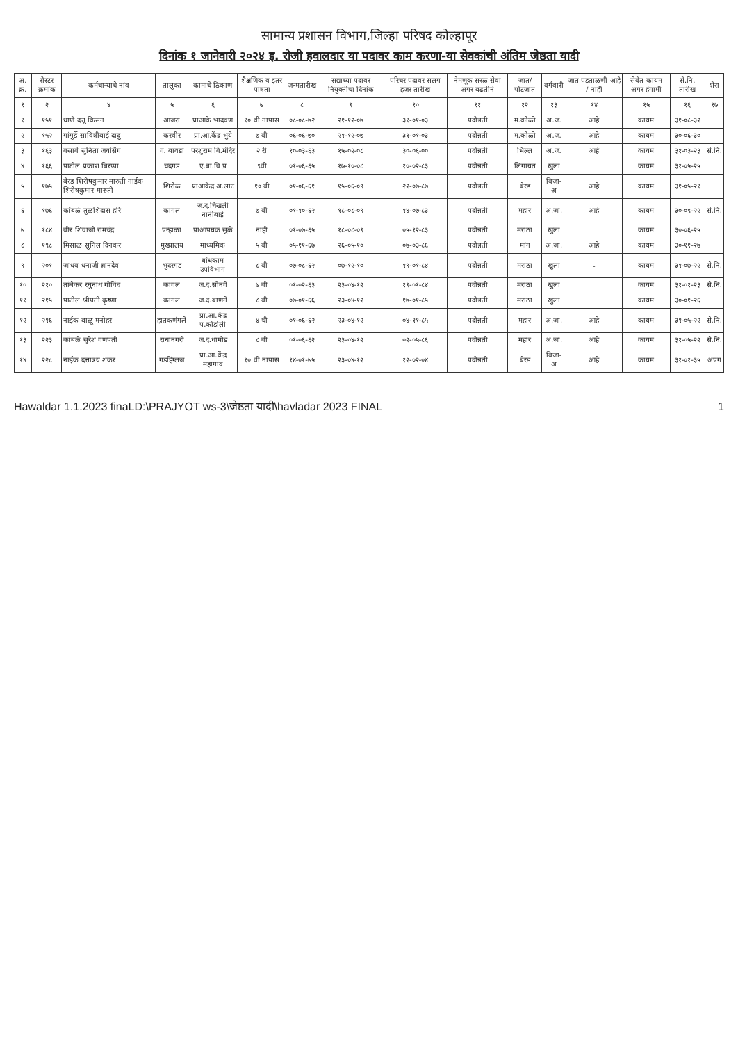सामान्य प्रशासन विभाग,जिल्हा परिषद कोल्हापूर
दिनांक १ जानेवारी २०२४ इ. रोजी हवालदार या पदावर काम करणा-या सेवकांची अंतिम जेष्ठता यादी
| अ. क्र. | रोस्टर क्रमांक | कर्मचाऱ्याचे नांव | तालुका | कामाचे ठिकाण | शैक्षणिक व इतर पात्रता | जन्मतारीख | सद्याच्या पदावर नियुक्तीचा दिनांक | परिचर पदावर सलग हजर तारीख | नेमणूक सरळ सेवा अगर बढतीने | जात/ पोटजात | वर्गवारी | जात पडताळणी आहे / नाही | सेवेत कायम अगर हंगामी | से.नि. तारीख | शेरा |
| --- | --- | --- | --- | --- | --- | --- | --- | --- | --- | --- | --- | --- | --- | --- | --- |
| १ | २ | ४ | ५ | ६ | ७ | ८ | ९ | १० | ११ | १२ | १३ | १४ | १५ | १६ | १७ |
| १ | १५१ | धाणे दत्तू किसन | आजरा | प्राआके भादवण | १० वी नापास | ०८-०८-७२ | २१-१२-०७ | ३१-०१-०३ | पदोन्नती | म.कोळी | अ.ज. | आहे | कायम | ३१-०८-३२ | |
| २ | १५२ | गांगुर्डे सावित्रीबाई दादु | करवीर | प्रा.आ.केंद्र भुये | ७ वी | ०६-०६-७० | २१-१२-०७ | ३१-०१-०३ | पदोन्नती | म.कोळी | अ.ज. | आहे | कायम | ३०-०६-३० | |
| ३ | १६३ | वसावे सुनिता जयसिंग | ग. बावडा | परशुराम वि.मंदिर | २ री | १०-०३-६३ | १५-०२-०८ | ३०-०६-०० | पदोन्नती | भिल्ल | अ.ज. | आहे | कायम | ३१-०३-२३ | से.नि. |
| ४ | १६६ | पाटील प्रकाश बिरप्पा | चंदगड | ए.बा.वि प्र | ९वी | ०१-०६-६५ | १७-१०-०८ | १०-०२-८३ | पदोन्नती | लिंगायत | खुला | | कायम | ३१-०५-२५ | |
| ५ | १७५ | बेरड शिरीषकुमार मारुती नाईक शिरीषकुमार मारुती | शिरोळ | प्राआकेंद्र अ.लाट | १० वी | ०१-०६-६१ | १५-०६-०९ | २२-०७-८७ | पदोन्नती | बेरड | विजा-अ | आहे | कायम | ३१-०५-२१ | |
| ६ | १७६ | कांबळे तुळशिदास हरि | कागल | ज.द.चिखली नानीबाई | ७ वी | ०१-१०-६२ | १८-०८-०९ | १४-०७-८३ | पदोन्नती | महार | अ.जा. | आहे | कायम | ३०-०९-२२ | से.नि. |
| ७ | १८४ | वीर शिवाजी रामचंद्र | पन्हाळा | प्राआपघक सुळे | नाही | ०१-०७-६५ | १८-०८-०९ | ०५-१२-८३ | पदोन्नती | मराठा | खुला | | कायम | ३०-०६-२५ | |
| ८ | १९८ | मिसाळ सुनिल दिनकर | मुख्यालय | माध्यमिक | ५ वी | ०५-११-६७ | २६-०५-१० | ०७-०३-८६ | पदोन्नती | मांग | अ.जा. | आहे | कायम | ३०-११-२७ | |
| ९ | २०१ | जाधव धनाजी ज्ञानदेव | भुदरगड | बांधकाम उपविभाग | ८ वी | ०७-०८-६२ | ०७-१२-१० | १९-०१-८४ | पदोन्नती | मराठा | खुला | - | कायम | ३१-०७-२२ | से.नि. |
| १० | २१० | तांबेकर रघुनाथ गोविंद | कागल | ज.द.सोनगे | ७ वी | ०१-०२-६३ | २३-०४-१२ | १९-०१-८४ | पदोन्नती | मराठा | खुला | | कायम | ३१-०१-२३ | से.नि. |
| ११ | २१५ | पाटील श्रीपती कृष्णा | कागल | ज.द.बाणगे | ८ वी | ०७-०१-६६ | २३-०४-१२ | १७-०१-८५ | पदोन्नती | मराठा | खुला | | कायम | ३०-०१-२६ | |
| १२ | २१६ | नाईक बाळू मनोहर | हातकणंगले | प्रा.आ.केंद्र प.कोडोली | ४ थी | ०१-०६-६२ | २३-०४-१२ | ०४-११-८५ | पदोन्नती | महार | अ.जा. | आहे | कायम | ३१-०५-२२ | से.नि. |
| १३ | २२३ | कांबळे सुरेश गणपती | राधानगरी | ज.द.धामोड | ८ वी | ०१-०६-६२ | २३-०४-१२ | ०२-०५-८६ | पदोन्नती | महार | अ.जा. | आहे | कायम | ३१-०५-२२ | से.नि. |
| १४ | २२८ | नाईक दत्तात्रय शंकर | गडहिंग्लज | प्रा.आ.केंद्र महागाव | १० वी नापास | १४-०१-७५ | २३-०४-१२ | १२-०२-०४ | पदोन्नती | बेरड | विजा-अ | आहे | कायम | ३१-०१-३५ | अपंग |
Hawaldar 1.1.2023 finaLD:\PRAJYOT ws-3\जेष्ठता यादी\havladar 2023 FINAL 1